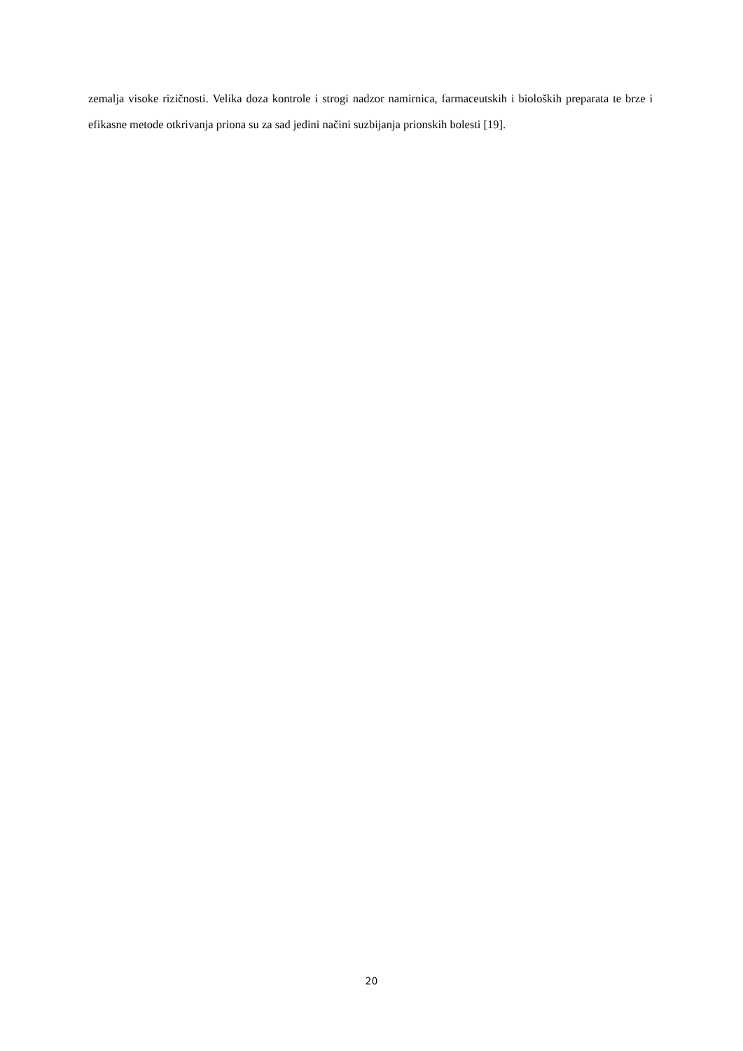zemalja visoke rizičnosti. Velika doza kontrole i strogi nadzor namirnica, farmaceutskih i bioloških preparata te brze i efikasne metode otkrivanja priona su za sad jedini načini suzbijanja prionskih bolesti [19].
20